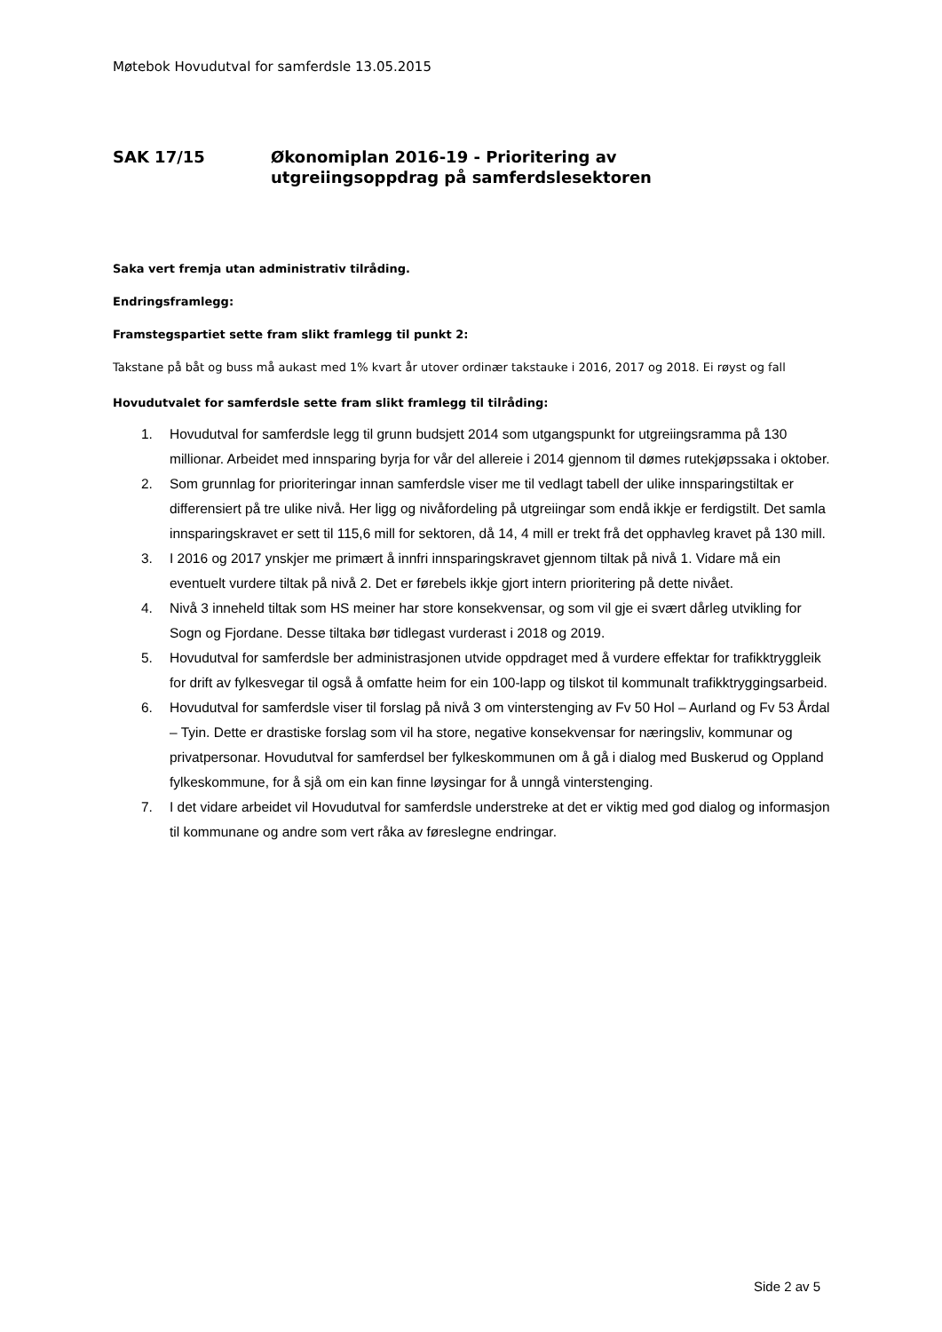Møtebok Hovudutval for samferdsle 13.05.2015
SAK 17/15 Økonomiplan 2016-19 - Prioritering av
utgreiingsoppdrag på samferdslesektoren
Saka vert fremja utan administrativ tilråding.
Endringsframlegg:
Framstegspartiet sette fram slikt framlegg til punkt 2:
Takstane på båt og buss må aukast med 1% kvart år utover ordinær takstauke i 2016, 2017 og 2018. Ei røyst og fall
Hovudutvalet for samferdsle sette fram slikt framlegg til tilråding:
1. Hovudutval for samferdsle legg til grunn budsjett 2014 som utgangspunkt for utgreiingsramma på 130 millionar. Arbeidet med innsparing byrja for vår del allereie i 2014 gjennom til dømes rutekjøpssaka i oktober.
2. Som grunnlag for prioriteringar innan samferdsle viser me til vedlagt tabell der ulike innsparingstiltak er differensiert på tre ulike nivå. Her ligg og nivåfordeling på utgreiingar som endå ikkje er ferdigstilt. Det samla innsparingskravet er sett til 115,6 mill for sektoren, då 14, 4 mill er trekt frå det opphavleg kravet på 130 mill.
3. I 2016 og 2017 ynskjer me primært å innfri innsparingskravet gjennom tiltak på nivå 1. Vidare må ein eventuelt vurdere tiltak på nivå 2. Det er førebels ikkje gjort intern prioritering på dette nivået.
4. Nivå 3 inneheld tiltak som HS meiner har store konsekvensar, og som vil gje ei svært dårleg utvikling for Sogn og Fjordane. Desse tiltaka bør tidlegast vurderast i 2018 og 2019.
5. Hovudutval for samferdsle ber administrasjonen utvide oppdraget med å vurdere effektar for trafikktryggleik for drift av fylkesvegar til også å omfatte heim for ein 100-lapp og tilskot til kommunalt trafikktryggingsarbeid.
6. Hovudutval for samferdsle viser til forslag på nivå 3 om vinterstenging av Fv 50 Hol – Aurland og Fv 53 Årdal – Tyin. Dette er drastiske forslag som vil ha store, negative konsekvensar for næringsliv, kommunar og privatpersonar. Hovudutval for samferdsel ber fylkeskommunen om å gå i dialog med Buskerud og Oppland fylkeskommune, for å sjå om ein kan finne løysingar for å unngå vinterstenging.
7. I det vidare arbeidet vil Hovudutval for samferdsle understreke at det er viktig med god dialog og informasjon til kommunane og andre som vert råka av føreslegne endringar.
Side 2 av 5